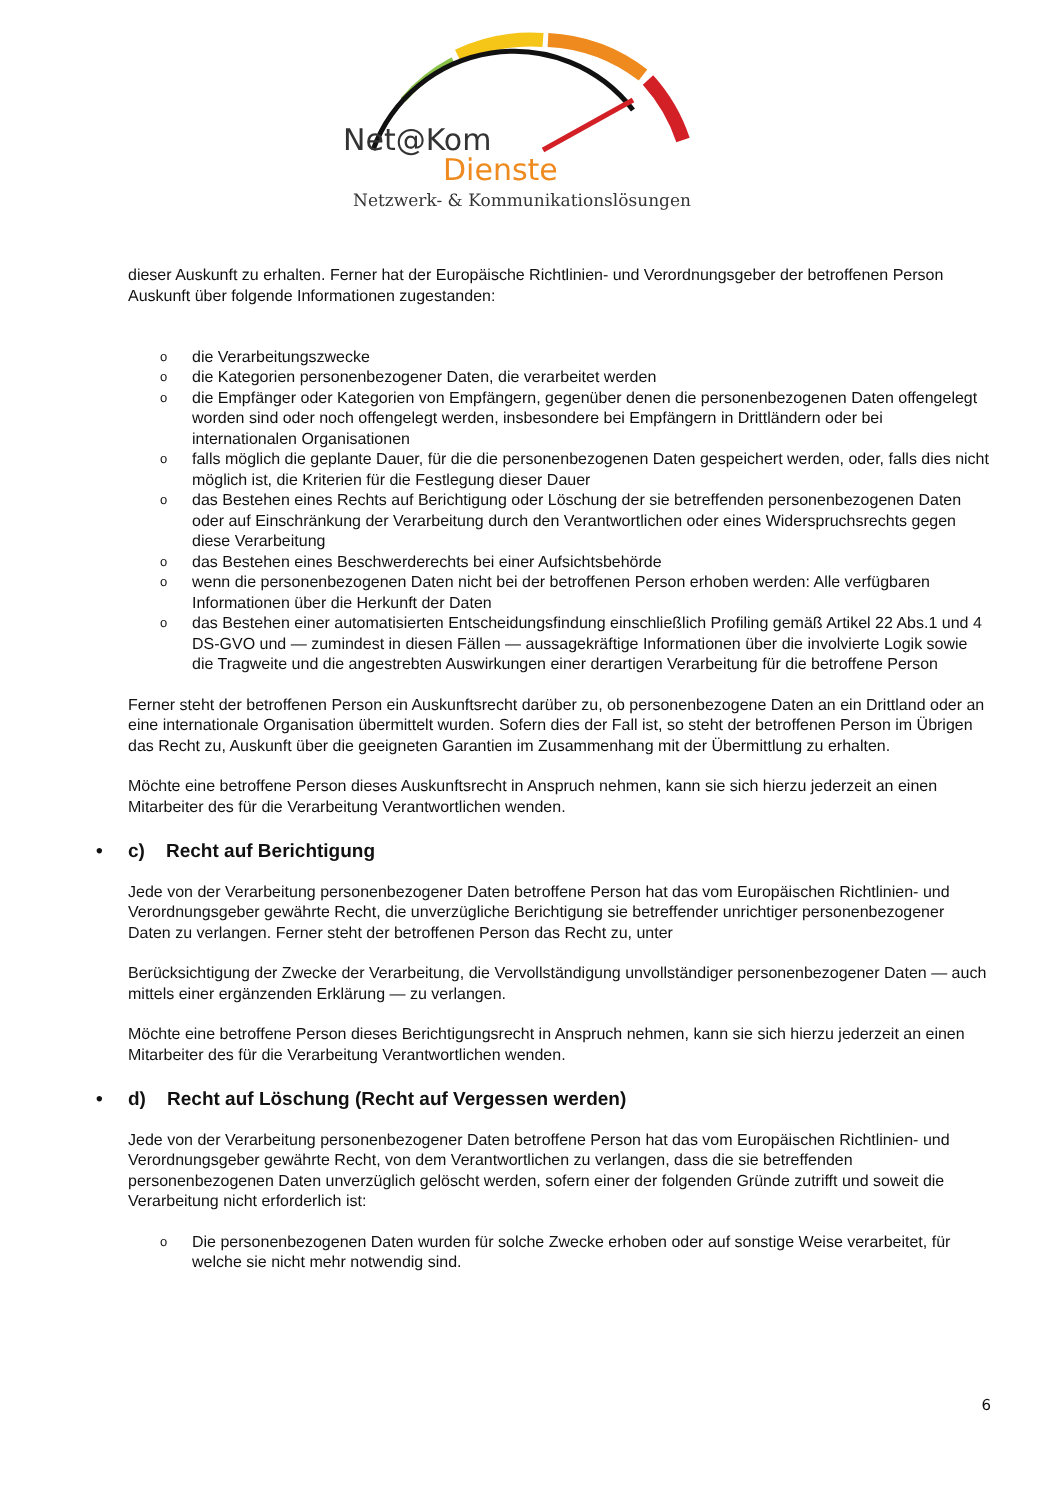Net@Kom
Dienste
Netzwerk- & Kommunikationslösungen
dieser Auskunft zu erhalten. Ferner hat der Europäische Richtlinien- und Verordnungsgeber der betroffenen Person Auskunft über folgende Informationen zugestanden:
o die Verarbeitungszwecke
o die Kategorien personenbezogener Daten, die verarbeitet werden
o die Empfänger oder Kategorien von Empfängern, gegenüber denen die personenbezogenen Daten offengelegt worden sind oder noch offengelegt werden, insbesondere bei Empfängern in Drittländern oder bei internationalen Organisationen
o falls möglich die geplante Dauer, für die die personenbezogenen Daten gespeichert werden, oder, falls dies nicht möglich ist, die Kriterien für die Festlegung dieser Dauer
o das Bestehen eines Rechts auf Berichtigung oder Löschung der sie betreffenden personenbezogenen Daten oder auf Einschränkung der Verarbeitung durch den Verantwortlichen oder eines Widerspruchsrechts gegen diese Verarbeitung
o das Bestehen eines Beschwerderechts bei einer Aufsichtsbehörde
o wenn die personenbezogenen Daten nicht bei der betroffenen Person erhoben werden: Alle verfügbaren Informationen über die Herkunft der Daten
o das Bestehen einer automatisierten Entscheidungsfindung einschließlich Profiling gemäß Artikel 22 Abs.1 und 4 DS-GVO und — zumindest in diesen Fällen — aussagekräftige Informationen über die involvierte Logik sowie die Tragweite und die angestrebten Auswirkungen einer derartigen Verarbeitung für die betroffene Person
Ferner steht der betroffenen Person ein Auskunftsrecht darüber zu, ob personenbezogene Daten an ein Drittland oder an eine internationale Organisation übermittelt wurden. Sofern dies der Fall ist, so steht der betroffenen Person im Übrigen das Recht zu, Auskunft über die geeigneten Garantien im Zusammenhang mit der Übermittlung zu erhalten.
Möchte eine betroffene Person dieses Auskunftsrecht in Anspruch nehmen, kann sie sich hierzu jederzeit an einen Mitarbeiter des für die Verarbeitung Verantwortlichen wenden.
• c) Recht auf Berichtigung
Jede von der Verarbeitung personenbezogener Daten betroffene Person hat das vom Europäischen Richtlinien- und Verordnungsgeber gewährte Recht, die unverzügliche Berichtigung sie betreffender unrichtiger personenbezogener Daten zu verlangen. Ferner steht der betroffenen Person das Recht zu, unter
Berücksichtigung der Zwecke der Verarbeitung, die Vervollständigung unvollständiger personenbezogener Daten — auch mittels einer ergänzenden Erklärung — zu verlangen.
Möchte eine betroffene Person dieses Berichtigungsrecht in Anspruch nehmen, kann sie sich hierzu jederzeit an einen Mitarbeiter des für die Verarbeitung Verantwortlichen wenden.
• d) Recht auf Löschung (Recht auf Vergessen werden)
Jede von der Verarbeitung personenbezogener Daten betroffene Person hat das vom Europäischen Richtlinien- und Verordnungsgeber gewährte Recht, von dem Verantwortlichen zu verlangen, dass die sie betreffenden personenbezogenen Daten unverzüglich gelöscht werden, sofern einer der folgenden Gründe zutrifft und soweit die Verarbeitung nicht erforderlich ist:
o Die personenbezogenen Daten wurden für solche Zwecke erhoben oder auf sonstige Weise verarbeitet, für welche sie nicht mehr notwendig sind.
6